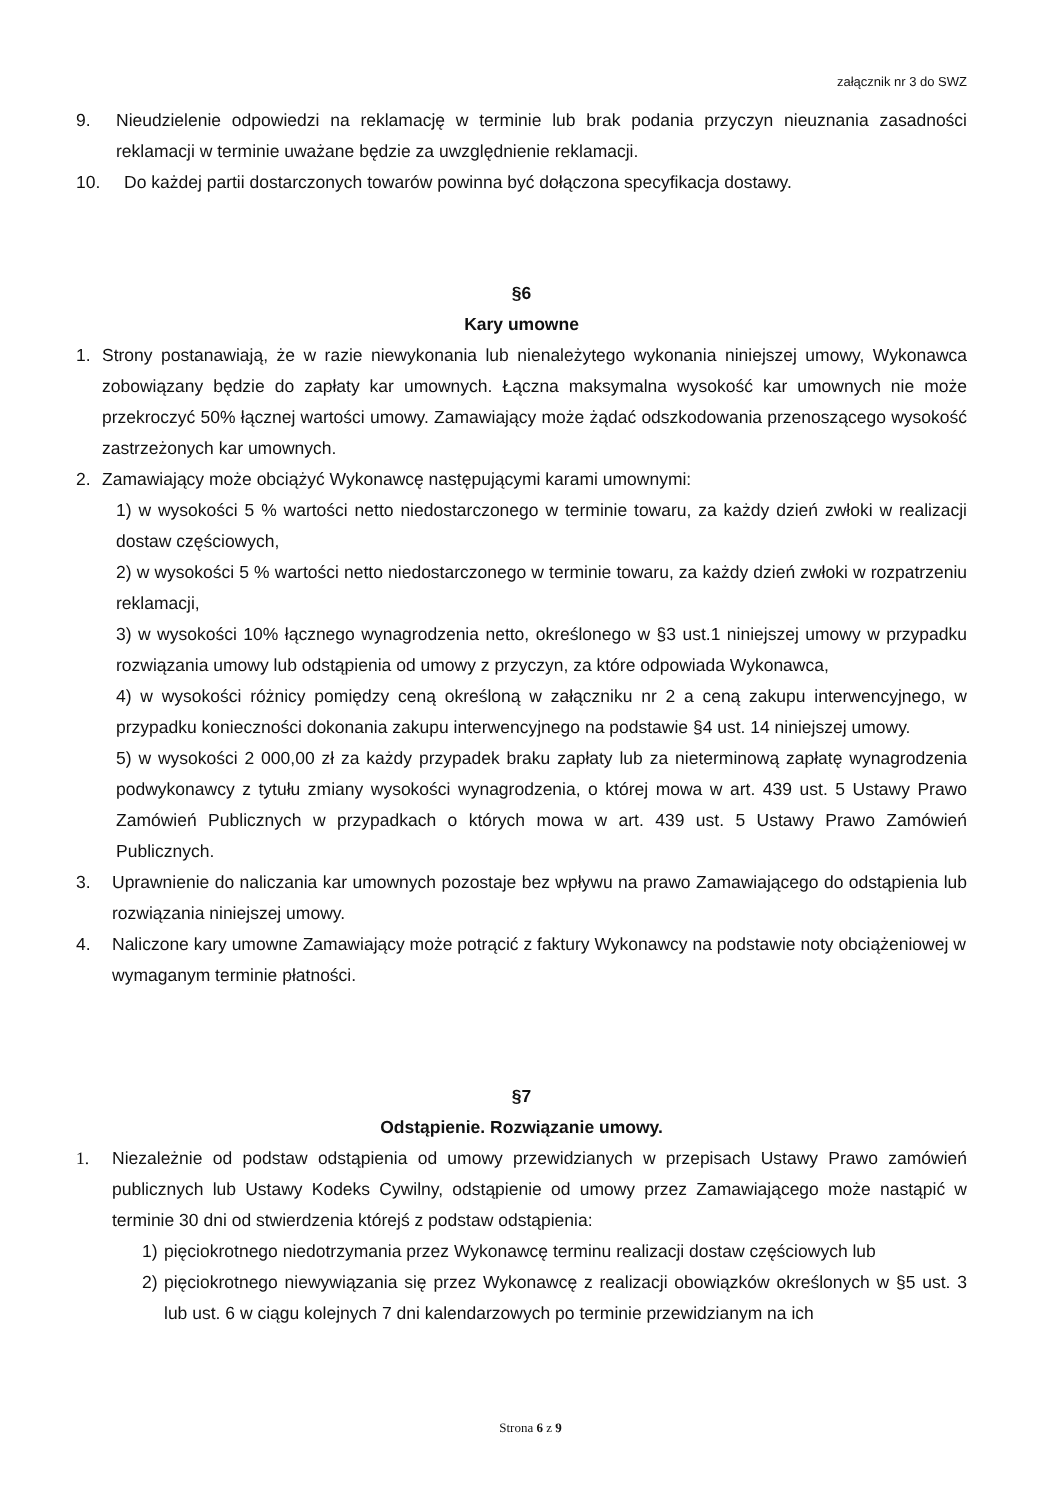załącznik nr 3 do SWZ
9. Nieudzielenie odpowiedzi na reklamację w terminie lub brak podania przyczyn nieuznania zasadności reklamacji w terminie uważane będzie za uwzględnienie reklamacji.
10. Do każdej partii dostarczonych towarów powinna być dołączona specyfikacja dostawy.
§6
Kary umowne
1. Strony postanawiają, że w razie niewykonania lub nienależytego wykonania niniejszej umowy, Wykonawca zobowiązany będzie do zapłaty kar umownych. Łączna maksymalna wysokość kar umownych nie może przekroczyć 50% łącznej wartości umowy. Zamawiający może żądać odszkodowania przenoszącego wysokość zastrzeżonych kar umownych.
2. Zamawiający może obciążyć Wykonawcę następującymi karami umownymi:
1) w wysokości 5 % wartości netto niedostarczonego w terminie towaru, za każdy dzień zwłoki w realizacji dostaw częściowych,
2) w wysokości 5 % wartości netto niedostarczonego w terminie towaru, za każdy dzień zwłoki w rozpatrzeniu reklamacji,
3) w wysokości 10% łącznego wynagrodzenia netto, określonego w §3 ust.1 niniejszej umowy w przypadku rozwiązania umowy lub odstąpienia od umowy z przyczyn, za które odpowiada Wykonawca,
4) w wysokości różnicy pomiędzy ceną określoną w załączniku nr 2 a ceną zakupu interwencyjnego, w przypadku konieczności dokonania zakupu interwencyjnego na podstawie §4 ust. 14 niniejszej umowy.
5) w wysokości 2 000,00 zł za każdy przypadek braku zapłaty lub za nieterminową zapłatę wynagrodzenia podwykonawcy z tytułu zmiany wysokości wynagrodzenia, o której mowa w art. 439 ust. 5 Ustawy Prawo Zamówień Publicznych w przypadkach o których mowa w art. 439 ust. 5 Ustawy Prawo Zamówień Publicznych.
3. Uprawnienie do naliczania kar umownych pozostaje bez wpływu na prawo Zamawiającego do odstąpienia lub rozwiązania niniejszej umowy.
4. Naliczone kary umowne Zamawiający może potrącić z faktury Wykonawcy na podstawie noty obciążeniowej w wymaganym terminie płatności.
§7
Odstąpienie. Rozwiązanie umowy.
1. Niezależnie od podstaw odstąpienia od umowy przewidzianych w przepisach Ustawy Prawo zamówień publicznych lub Ustawy Kodeks Cywilny, odstąpienie od umowy przez Zamawiającego może nastąpić w terminie 30 dni od stwierdzenia którejś z podstaw odstąpienia:
1) pięciokrotnego niedotrzymania przez Wykonawcę terminu realizacji dostaw częściowych lub
2) pięciokrotnego niewywiązania się przez Wykonawcę z realizacji obowiązków określonych w §5 ust. 3 lub ust. 6 w ciągu kolejnych 7 dni kalendarzowych po terminie przewidzianym na ich
Strona 6 z 9